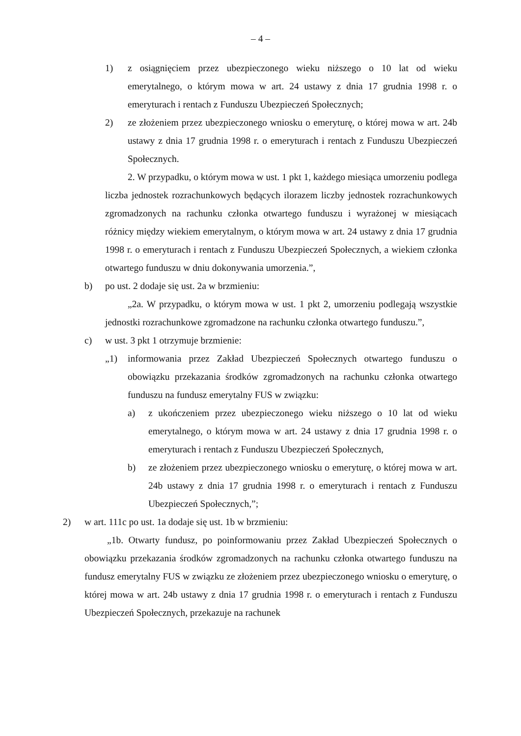– 4 –
1) z osiągnięciem przez ubezpieczonego wieku niższego o 10 lat od wieku emerytalnego, o którym mowa w art. 24 ustawy z dnia 17 grudnia 1998 r. o emeryturach i rentach z Funduszu Ubezpieczeń Społecznych;
2) ze złożeniem przez ubezpieczonego wniosku o emeryturę, o której mowa w art. 24b ustawy z dnia 17 grudnia 1998 r. o emeryturach i rentach z Funduszu Ubezpieczeń Społecznych.
2. W przypadku, o którym mowa w ust. 1 pkt 1, każdego miesiąca umorzeniu podlega liczba jednostek rozrachunkowych będących ilorazem liczby jednostek rozrachunkowych zgromadzonych na rachunku członka otwartego funduszu i wyrażonej w miesiącach różnicy między wiekiem emerytalnym, o którym mowa w art. 24 ustawy z dnia 17 grudnia 1998 r. o emeryturach i rentach z Funduszu Ubezpieczeń Społecznych, a wiekiem członka otwartego funduszu w dniu dokonywania umorzenia.”,
b) po ust. 2 dodaje się ust. 2a w brzmieniu:
„2a. W przypadku, o którym mowa w ust. 1 pkt 2, umorzeniu podlegają wszystkie jednostki rozrachunkowe zgromadzone na rachunku członka otwartego funduszu.”,
c) w ust. 3 pkt 1 otrzymuje brzmienie:
„1) informowania przez Zakład Ubezpieczeń Społecznych otwartego funduszu o obowiązku przekazania środków zgromadzonych na rachunku członka otwartego funduszu na fundusz emerytalny FUS w związku:
a) z ukończeniem przez ubezpieczonego wieku niższego o 10 lat od wieku emerytalnego, o którym mowa w art. 24 ustawy z dnia 17 grudnia 1998 r. o emeryturach i rentach z Funduszu Ubezpieczeń Społecznych,
b) ze złożeniem przez ubezpieczonego wniosku o emeryturę, o której mowa w art. 24b ustawy z dnia 17 grudnia 1998 r. o emeryturach i rentach z Funduszu Ubezpieczeń Społecznych,”;
2) w art. 111c po ust. 1a dodaje się ust. 1b w brzmieniu:
„1b. Otwarty fundusz, po poinformowaniu przez Zakład Ubezpieczeń Społecznych o obowiązku przekazania środków zgromadzonych na rachunku członka otwartego funduszu na fundusz emerytalny FUS w związku ze złożeniem przez ubezpieczonego wniosku o emeryturę, o której mowa w art. 24b ustawy z dnia 17 grudnia 1998 r. o emeryturach i rentach z Funduszu Ubezpieczeń Społecznych, przekazuje na rachunek